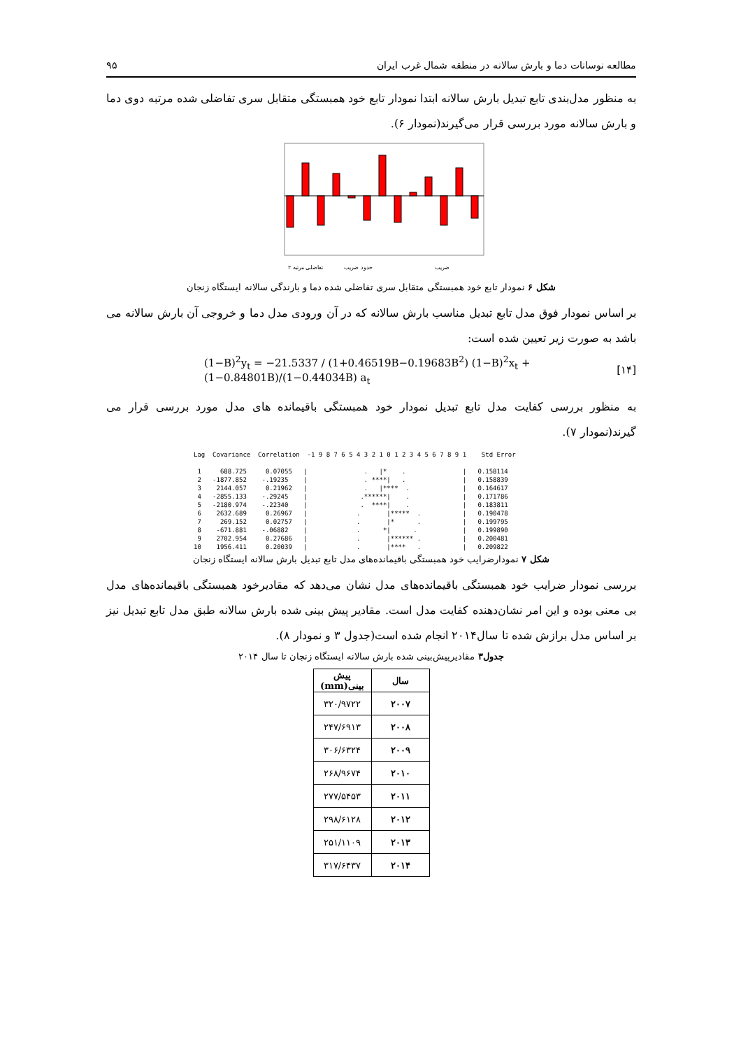مطالعه نوسانات دما و بارش سالانه در منطقه شمال غرب ایران ۹۵
به منظور مدل‌بندی تابع تبدیل بارش سالانه ابتدا نمودار تابع خود همبستگی متقابل سری تفاضلی شده مرتبه دوی دما و بارش سالانه مورد بررسی قرار می‌گیرند(نمودار ۶).
ضریب
حدود ضریب
تفاضلی مرتبه ۲
شکل ۶ نمودار تابع خود همبستگی متقابل سری تفاضلی شده دما و بارندگی سالانه ایستگاه زنجان
بر اساس نمودار فوق مدل تابع تبدیل مناسب بارش سالانه که در آن ورودی مدل دما و خروجی آن بارش سالانه می باشد به صورت زیر تعیین شده است:
(1−B)<sup>2</sup>y<sub>t</sub> = −21.5337 / (1+0.46519B−0.19683B<sup>2</sup>) (1−B)<sup>2</sup>x<sub>t</sub> + (1−0.84801B)/(1−0.44034B) a<sub>t</sub> [۱۴]
به منظور بررسی کفایت مدل تابع تبدیل نمودار خود همبستگی باقیمانده های مدل مورد بررسی قرار می گیرند(نمودار ۷).
Lag  Covariance  Correlation  -1 9 8 7 6 5 4 3 2 1 0 1 2 3 4 5 6 7 8 9 1    Std Error

 1     688.725     0.07055   |               .   |*    .               |   0.158114
 2   -1877.852    -.19235    |               . ****|   .               |   0.158839
 3    2144.057     0.21962   |               .   |****  .              |   0.164617
 4   -2855.133    -.29245    |              .******|    .              |   0.171786
 5   -2180.974    -.22340    |              .  ****|    .              |   0.183811
 6    2632.689     0.26967   |             .       |*****  .           |   0.190478
 7     269.152     0.02757   |             .       |*      .           |   0.199795
 8    -671.881    -.06882    |             .      *|      .            |   0.199890
 9    2702.954     0.27686   |             .       |****** .           |   0.200481
10    1956.411     0.20039   |             .       |****   .           |   0.209822
شکل ۷ نمودارضرایب خود همبستگی باقیمانده‌های مدل تابع تبدیل بارش سالانه ایستگاه زنجان
بررسی نمودار ضرایب خود همبستگی باقیمانده‌های مدل نشان می‌دهد که مقادیرخود همبستگی باقیمانده‌های مدل بی معنی بوده و این امر نشان‌دهنده کفایت مدل است. مقادیر پیش بینی شده بارش سالانه طبق مدل تابع تبدیل نیز بر اساس مدل برازش شده تا سال۲۰۱۴ انجام شده است(جدول ۳ و نمودار ۸).
جدول۳ مقادیرپیش‌بینی شده بارش سالانه ایستگاه زنجان تا سال ۲۰۱۴
| سال | پیش بینی(mm) |
| --- | --- |
| ۲۰۰۷ | ۳۲۰/۹۷۲۲ |
| ۲۰۰۸ | ۲۴۷/۶۹۱۳ |
| ۲۰۰۹ | ۳۰۶/۶۳۲۴ |
| ۲۰۱۰ | ۲۶۸/۹۶۷۴ |
| ۲۰۱۱ | ۲۷۷/۵۴۵۳ |
| ۲۰۱۲ | ۲۹۸/۶۱۲۸ |
| ۲۰۱۳ | ۲۵۱/۱۱۰۹ |
| ۲۰۱۴ | ۳۱۷/۶۴۳۷ |